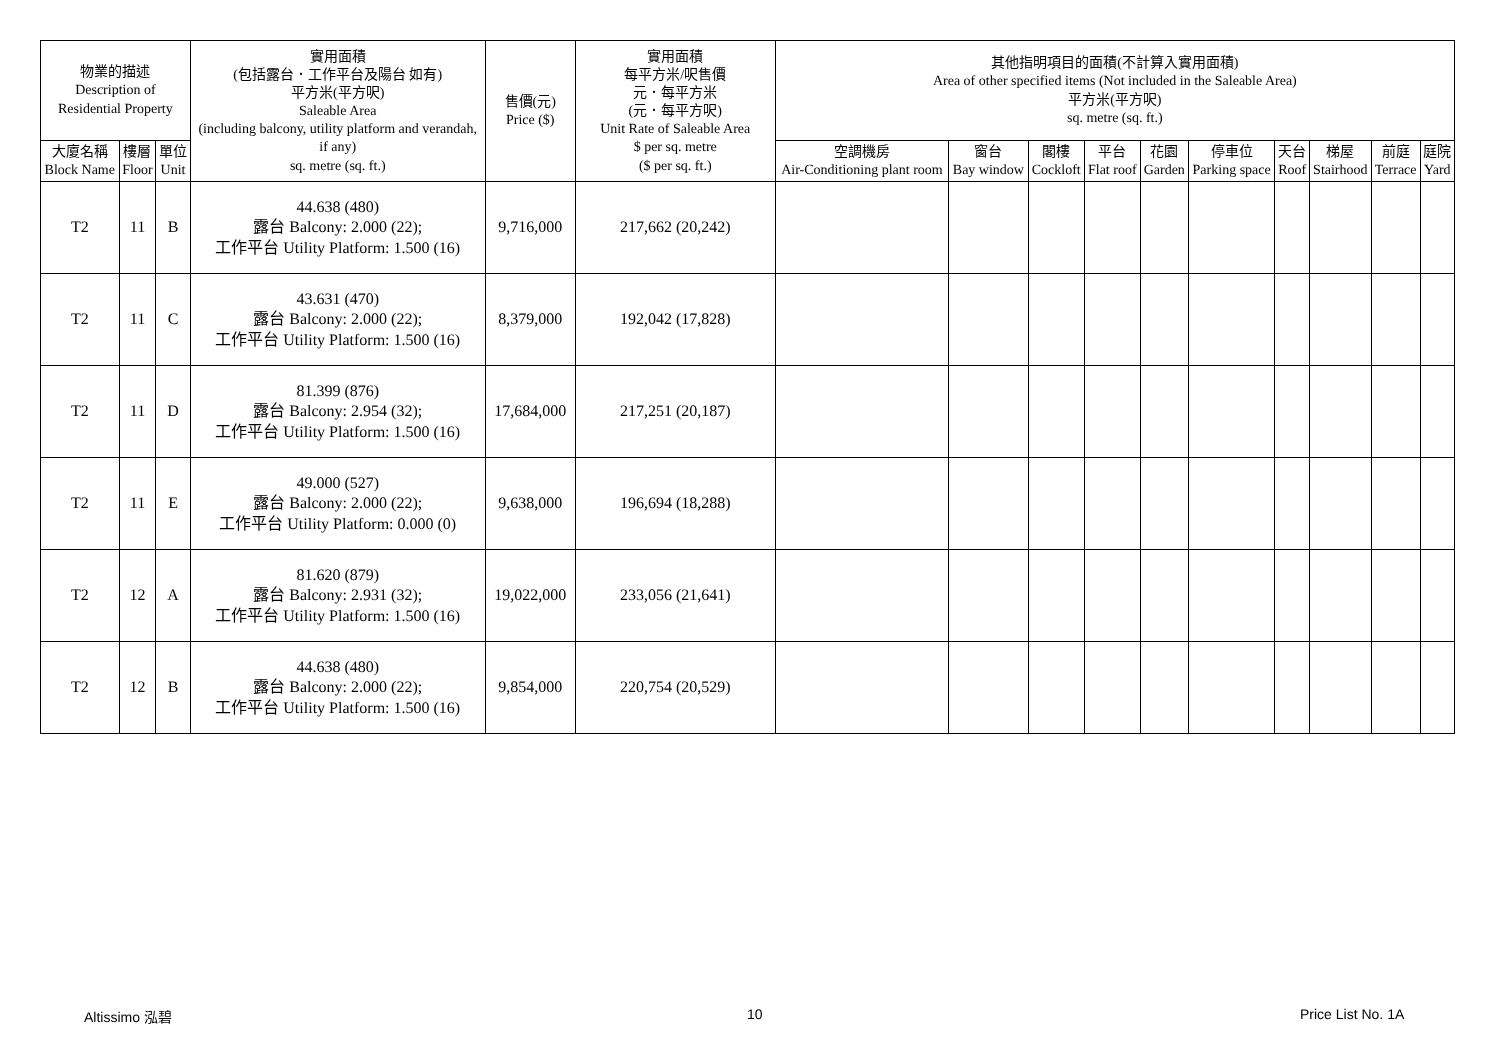| 物業的描述 Description of Residential Property | | | 實用面積 (包括露台．工作平台及陽台 如有) 平方米(平方呎) Saleable Area (including balcony, utility platform and verandah, if any) sq. metre (sq. ft.) | 售價(元) Price ($) | 實用面積 每平方米/呎售價 元．每平方米 (元．每平方呎) Unit Rate of Saleable Area $ per sq. metre ($ per sq. ft.) | 其他指明項目的面積(不計算入實用面積) Area of other specified items (Not included in the Saleable Area) 平方米(平方呎) sq. metre (sq. ft.) | | | | | | | | | |
| --- | --- | --- | --- | --- | --- | --- | --- | --- | --- | --- | --- | --- | --- | --- | --- |
| 大廈名稱 Block Name | 樓層 Floor | 單位 Unit | | | | 空調機房 Air-Conditioning plant room | 窗台 Bay window | 閣樓 Cockloft | 平台 Flat roof | 花園 Garden | 停車位 Parking space | 天台 Roof | 梯屋 Stairhood | 前庭 Terrace | 庭院 Yard |
| T2 | 11 | B | 44.638 (480) 露台 Balcony: 2.000 (22); 工作平台 Utility Platform: 1.500 (16) | 9,716,000 | 217,662 (20,242) | | | | | | | | | | |
| T2 | 11 | C | 43.631 (470) 露台 Balcony: 2.000 (22); 工作平台 Utility Platform: 1.500 (16) | 8,379,000 | 192,042 (17,828) | | | | | | | | | | |
| T2 | 11 | D | 81.399 (876) 露台 Balcony: 2.954 (32); 工作平台 Utility Platform: 1.500 (16) | 17,684,000 | 217,251 (20,187) | | | | | | | | | | |
| T2 | 11 | E | 49.000 (527) 露台 Balcony: 2.000 (22); 工作平台 Utility Platform: 0.000 (0) | 9,638,000 | 196,694 (18,288) | | | | | | | | | | |
| T2 | 12 | A | 81.620 (879) 露台 Balcony: 2.931 (32); 工作平台 Utility Platform: 1.500 (16) | 19,022,000 | 233,056 (21,641) | | | | | | | | | | |
| T2 | 12 | B | 44.638 (480) 露台 Balcony: 2.000 (22); 工作平台 Utility Platform: 1.500 (16) | 9,854,000 | 220,754 (20,529) | | | | | | | | | | |
Altissimo 泓碧 10 Price List No. 1A